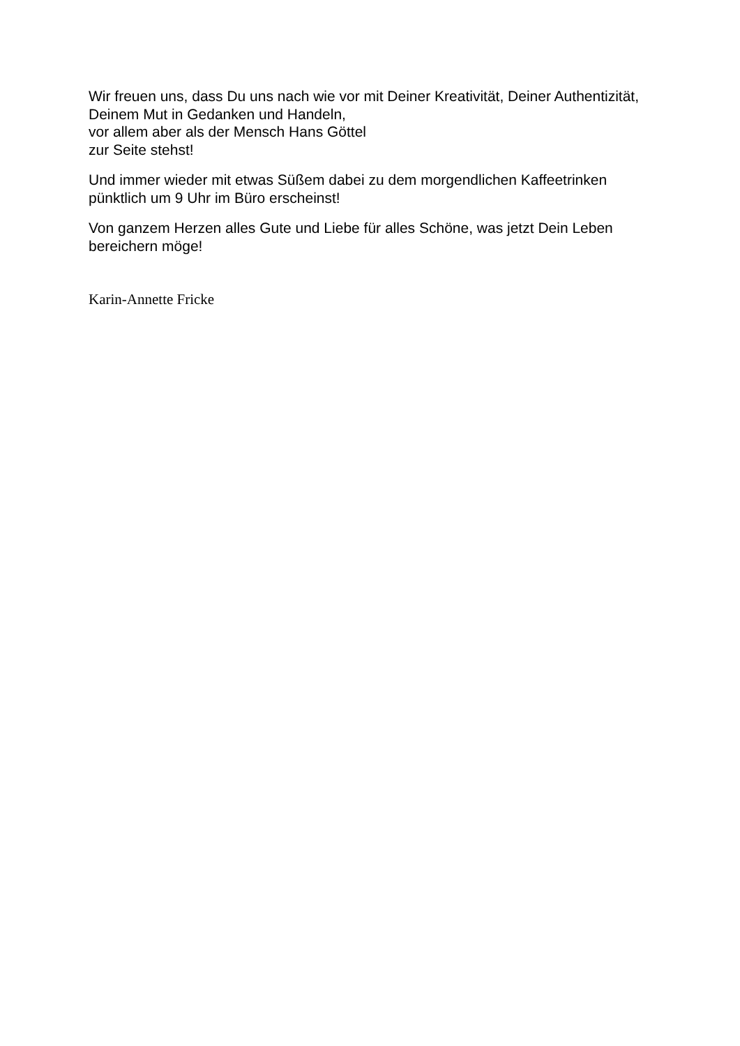Wir freuen uns, dass Du uns nach wie vor mit Deiner Kreativität, Deiner Authentizität,
Deinem Mut in Gedanken und Handeln,
vor allem aber als der Mensch Hans Göttel
zur Seite stehst!
Und immer wieder mit etwas Süßem dabei zu dem morgendlichen Kaffeetrinken
pünktlich um 9 Uhr im Büro erscheinst!
Von ganzem Herzen alles Gute und Liebe für alles Schöne, was jetzt Dein Leben
bereichern möge!
Karin-Annette Fricke